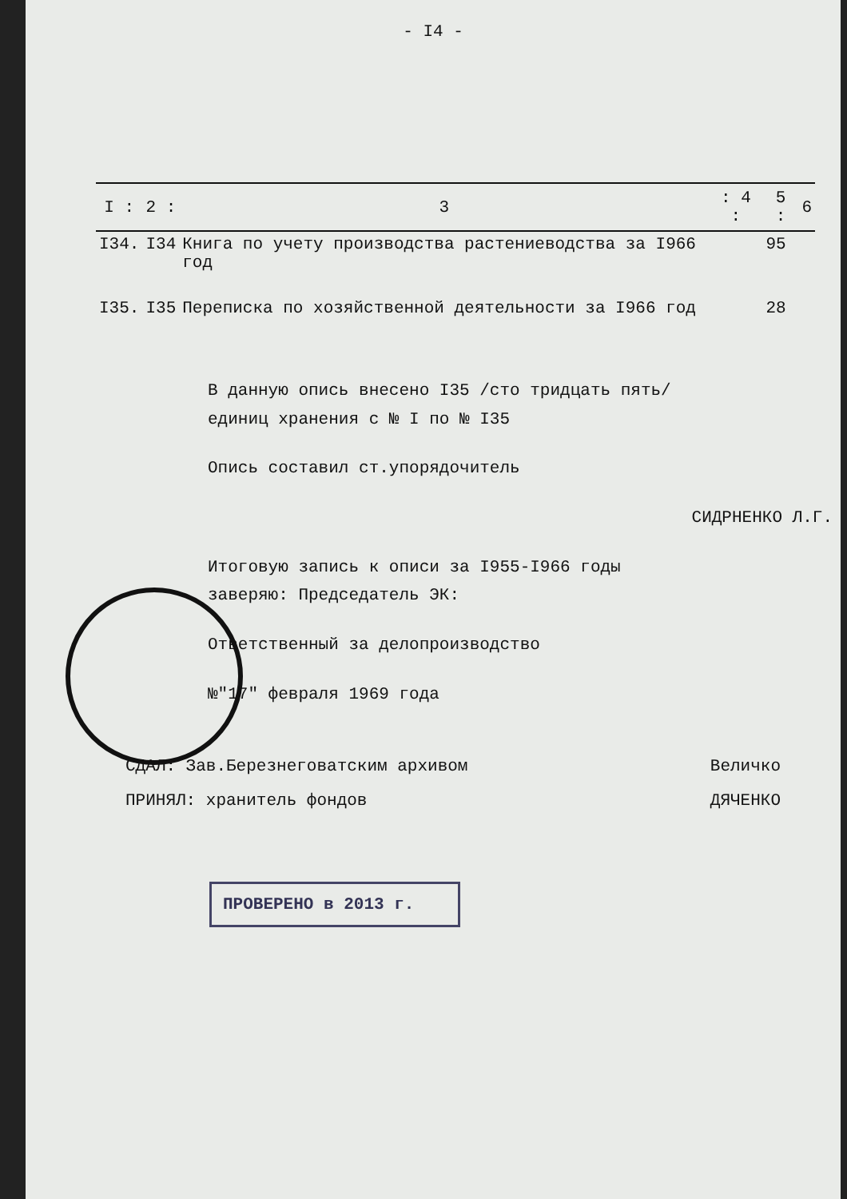- I4 -
| I : | 2 : | 3 | : 4 : | 5 : | 6 |
| --- | --- | --- | --- | --- | --- |
| I34. | I34 | Книга по учету производства растениеводства за I966 год | | 95 | |
| I35. | I35 | Переписка по хозяйственной деятельности за I966 год | | 28 | |
В данную опись внесено I35 /сто тридцать пять/
единиц хранения с № I по № I35
Опись составил ст.упорядочитель
СИДРНЕНКО Л.Г.
Итоговую запись к описи за I955-I966 годы
заверяю: Председатель ЭК:
Ответственный за делопроизводство
№"17" февраля 1969 года
СДАЛ: Зав.Березнеговатским архивом Величко
ПРИНЯЛ: хранитель фондов ДЯЧЕНКО
ПРОВЕРЕНО в 2013 г.